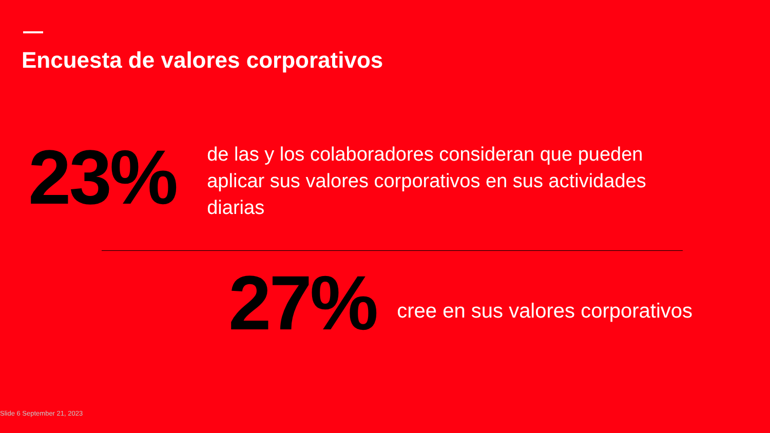Encuesta de valores corporativos
23%
de las y los colaboradores consideran que pueden aplicar sus valores corporativos en sus actividades diarias
27%
cree en sus valores corporativos
Slide 6 September 21, 2023